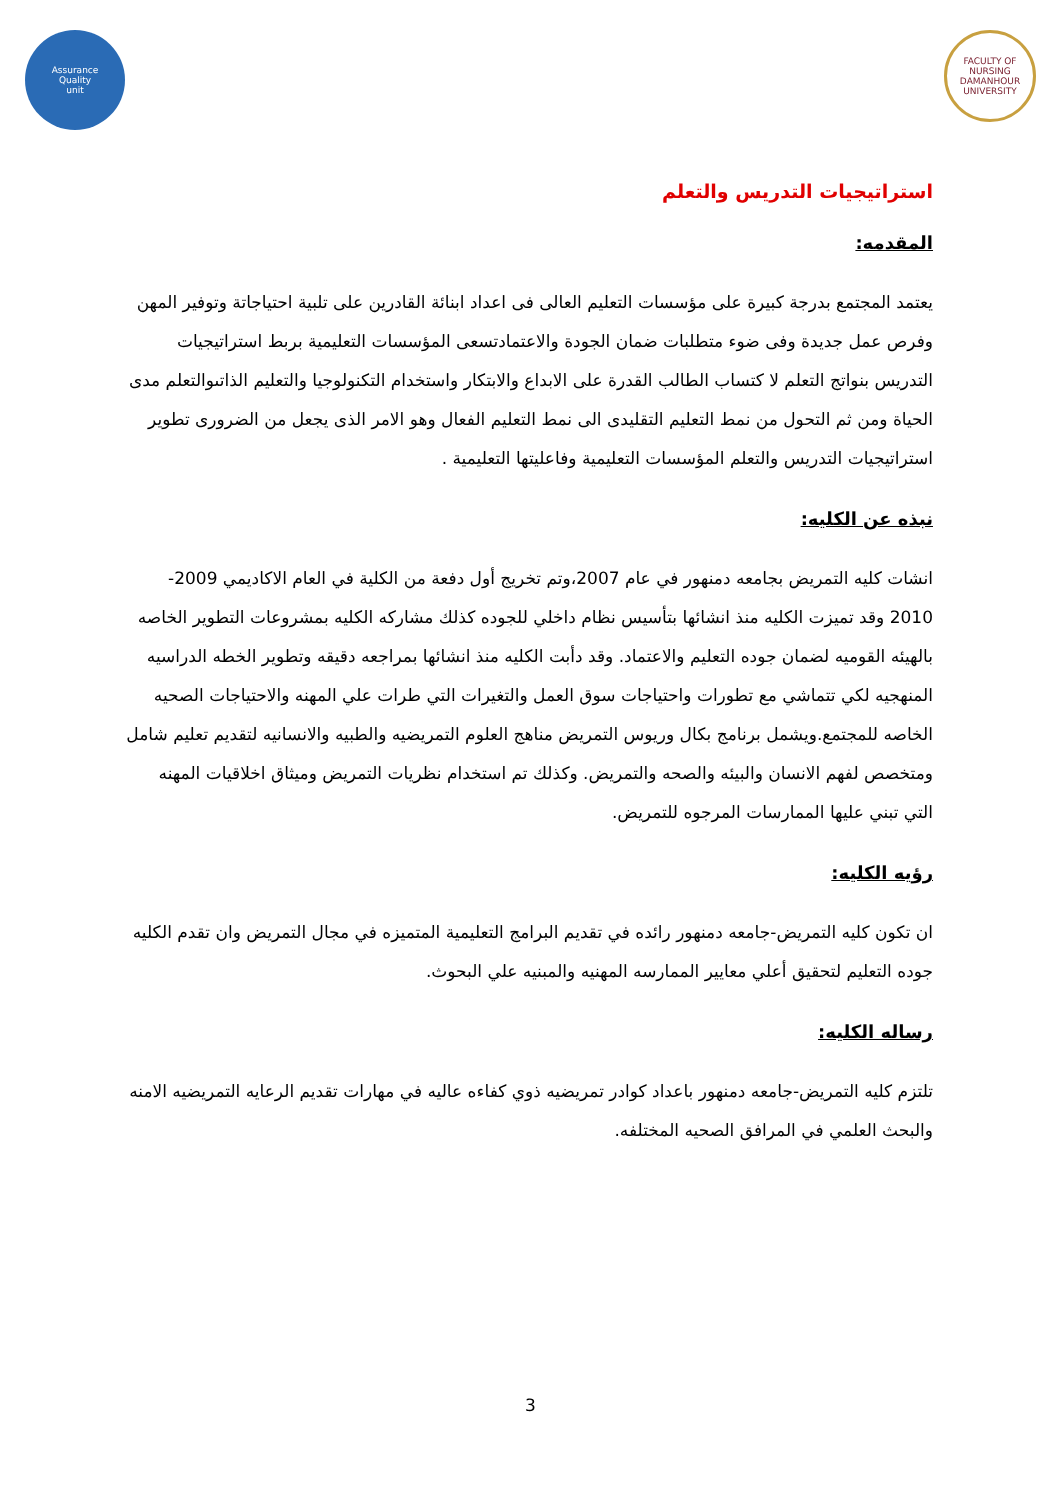Assurance
Quality
unit
FACULTY OF NURSING
DAMANHOUR UNIVERSITY
استراتيجيات التدريس والتعلم
المقدمه:
يعتمد المجتمع بدرجة كبيرة على مؤسسات التعليم العالى فى اعداد ابنائة القادرين على تلبية احتياجاتة وتوفير المهن وفرص عمل جديدة وفى ضوء متطلبات ضمان الجودة والاعتمادتسعى المؤسسات التعليمية بربط استراتيجيات التدريس بنواتج التعلم لا كتساب الطالب القدرة على الابداع والابتكار واستخدام التكنولوجيا والتعليم الذاتىوالتعلم مدى الحياة ومن ثم التحول من نمط التعليم التقليدى الى نمط التعليم الفعال وهو الامر الذى يجعل من الضرورى تطوير استراتيجيات التدريس والتعلم المؤسسات التعليمية وفاعليتها التعليمية .
نبذه عن الكليه:
انشات كليه التمريض بجامعه دمنهور في عام 2007،وتم تخريج أول دفعة من الكلية في العام الاكاديمي 2009-2010 وقد تميزت الكليه منذ انشائها بتأسيس نظام داخلي للجوده كذلك مشاركه الكليه بمشروعات التطوير الخاصه بالهيئه القوميه لضمان جوده التعليم والاعتماد. وقد دأبت الكليه منذ انشائها بمراجعه دقيقه وتطوير الخطه الدراسيه المنهجيه لكي تتماشي مع تطورات واحتياجات سوق العمل والتغيرات التي طرات علي المهنه والاحتياجات الصحيه الخاصه للمجتمع.ويشمل برنامج بكال وريوس التمريض مناهج العلوم التمريضيه والطبيه والانسانيه لتقديم تعليم شامل ومتخصص لفهم الانسان والبيئه والصحه والتمريض. وكذلك تم استخدام نظريات التمريض وميثاق اخلاقيات المهنه التي تبني عليها الممارسات المرجوه للتمريض.
رؤيه الكليه:
ان تكون كليه التمريض-جامعه دمنهور رائده في تقديم البرامج التعليمية المتميزه في مجال التمريض وان تقدم الكليه جوده التعليم لتحقيق أعلي معايير الممارسه المهنيه والمبنيه علي البحوث.
رساله الكليه:
تلتزم كليه التمريض-جامعه دمنهور باعداد كوادر تمريضيه ذوي كفاءه عاليه في مهارات تقديم الرعايه التمريضيه الامنه والبحث العلمي في المرافق الصحيه المختلفه.
3